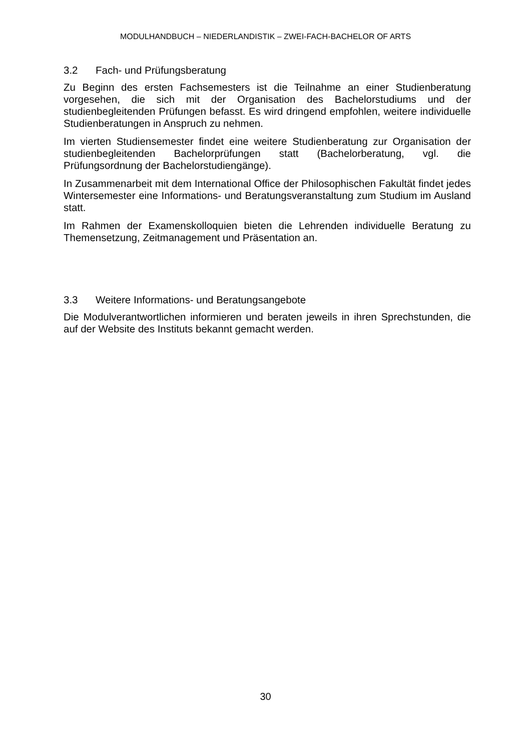MODULHANDBUCH – NIEDERLANDISTIK – ZWEI-FACH-BACHELOR OF ARTS
3.2 Fach- und Prüfungsberatung
Zu Beginn des ersten Fachsemesters ist die Teilnahme an einer Studienberatung vorgesehen, die sich mit der Organisation des Bachelorstudiums und der studienbegleitenden Prüfungen befasst. Es wird dringend empfohlen, weitere individuelle Studienberatungen in Anspruch zu nehmen.
Im vierten Studiensemester findet eine weitere Studienberatung zur Organisation der studienbegleitenden Bachelorprüfungen statt (Bachelorberatung, vgl. die Prüfungsordnung der Bachelorstudiengänge).
In Zusammenarbeit mit dem International Office der Philosophischen Fakultät findet jedes Wintersemester eine Informations- und Beratungsveranstaltung zum Studium im Ausland statt.
Im Rahmen der Examenskolloquien bieten die Lehrenden individuelle Beratung zu Themensetzung, Zeitmanagement und Präsentation an.
3.3 Weitere Informations- und Beratungsangebote
Die Modulverantwortlichen informieren und beraten jeweils in ihren Sprechstunden, die auf der Website des Instituts bekannt gemacht werden.
30